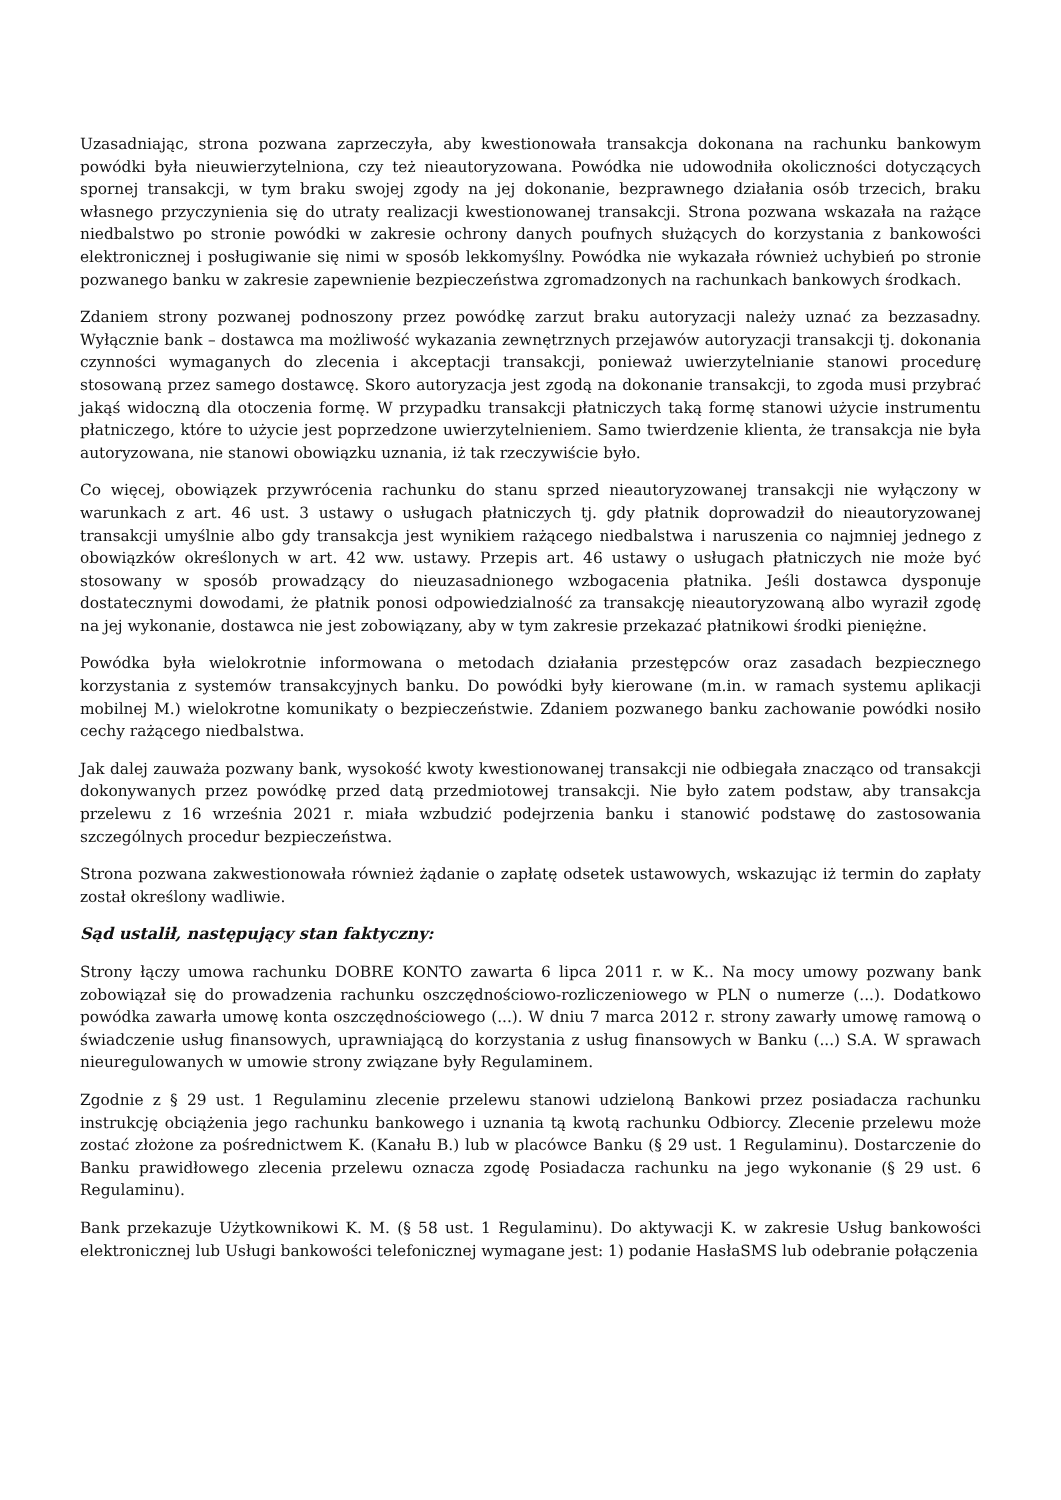Uzasadniając, strona pozwana zaprzeczyła, aby kwestionowała transakcja dokonana na rachunku bankowym powódki była nieuwierzytelniona, czy też nieautoryzowana. Powódka nie udowodniła okoliczności dotyczących spornej transakcji, w tym braku swojej zgody na jej dokonanie, bezprawnego działania osób trzecich, braku własnego przyczynienia się do utraty realizacji kwestionowanej transakcji. Strona pozwana wskazała na rażące niedbalstwo po stronie powódki w zakresie ochrony danych poufnych służących do korzystania z bankowości elektronicznej i posługiwanie się nimi w sposób lekkomyślny. Powódka nie wykazała również uchybień po stronie pozwanego banku w zakresie zapewnienie bezpieczeństwa zgromadzonych na rachunkach bankowych środkach.
Zdaniem strony pozwanej podnoszony przez powódkę zarzut braku autoryzacji należy uznać za bezzasadny. Wyłącznie bank – dostawca ma możliwość wykazania zewnętrznych przejawów autoryzacji transakcji tj. dokonania czynności wymaganych do zlecenia i akceptacji transakcji, ponieważ uwierzytelnianie stanowi procedurę stosowaną przez samego dostawcę. Skoro autoryzacja jest zgodą na dokonanie transakcji, to zgoda musi przybrać jakąś widoczną dla otoczenia formę. W przypadku transakcji płatniczych taką formę stanowi użycie instrumentu płatniczego, które to użycie jest poprzedzone uwierzytelnieniem. Samo twierdzenie klienta, że transakcja nie była autoryzowana, nie stanowi obowiązku uznania, iż tak rzeczywiście było.
Co więcej, obowiązek przywrócenia rachunku do stanu sprzed nieautoryzowanej transakcji nie wyłączony w warunkach z art. 46 ust. 3 ustawy o usługach płatniczych tj. gdy płatnik doprowadził do nieautoryzowanej transakcji umyślnie albo gdy transakcja jest wynikiem rażącego niedbalstwa i naruszenia co najmniej jednego z obowiązków określonych w art. 42 ww. ustawy. Przepis art. 46 ustawy o usługach płatniczych nie może być stosowany w sposób prowadzący do nieuzasadnionego wzbogacenia płatnika. Jeśli dostawca dysponuje dostatecznymi dowodami, że płatnik ponosi odpowiedzialność za transakcję nieautoryzowaną albo wyraził zgodę na jej wykonanie, dostawca nie jest zobowiązany, aby w tym zakresie przekazać płatnikowi środki pieniężne.
Powódka była wielokrotnie informowana o metodach działania przestępców oraz zasadach bezpiecznego korzystania z systemów transakcyjnych banku. Do powódki były kierowane (m.in. w ramach systemu aplikacji mobilnej M.) wielokrotne komunikaty o bezpieczeństwie. Zdaniem pozwanego banku zachowanie powódki nosiło cechy rażącego niedbalstwa.
Jak dalej zauważa pozwany bank, wysokość kwoty kwestionowanej transakcji nie odbiegała znacząco od transakcji dokonywanych przez powódkę przed datą przedmiotowej transakcji. Nie było zatem podstaw, aby transakcja przelewu z 16 września 2021 r. miała wzbudzić podejrzenia banku i stanowić podstawę do zastosowania szczególnych procedur bezpieczeństwa.
Strona pozwana zakwestionowała również żądanie o zapłatę odsetek ustawowych, wskazując iż termin do zapłaty został określony wadliwie.
Sąd ustalił, następujący stan faktyczny:
Strony łączy umowa rachunku DOBRE KONTO zawarta 6 lipca 2011 r. w K.. Na mocy umowy pozwany bank zobowiązał się do prowadzenia rachunku oszczędnościowo-rozliczeniowego w PLN o numerze (...). Dodatkowo powódka zawarła umowę konta oszczędnościowego (...). W dniu 7 marca 2012 r. strony zawarły umowę ramową o świadczenie usług finansowych, uprawniającą do korzystania z usług finansowych w Banku (...) S.A. W sprawach nieuregulowanych w umowie strony związane były Regulaminem.
Zgodnie z § 29 ust. 1 Regulaminu zlecenie przelewu stanowi udzieloną Bankowi przez posiadacza rachunku instrukcję obciążenia jego rachunku bankowego i uznania tą kwotą rachunku Odbiorcy. Zlecenie przelewu może zostać złożone za pośrednictwem K. (Kanału B.) lub w placówce Banku (§ 29 ust. 1 Regulaminu). Dostarczenie do Banku prawidłowego zlecenia przelewu oznacza zgodę Posiadacza rachunku na jego wykonanie (§ 29 ust. 6 Regulaminu).
Bank przekazuje Użytkownikowi K. M. (§ 58 ust. 1 Regulaminu). Do aktywacji K. w zakresie Usług bankowości elektronicznej lub Usługi bankowości telefonicznej wymagane jest: 1) podanie HasłaSMS lub odebranie połączenia